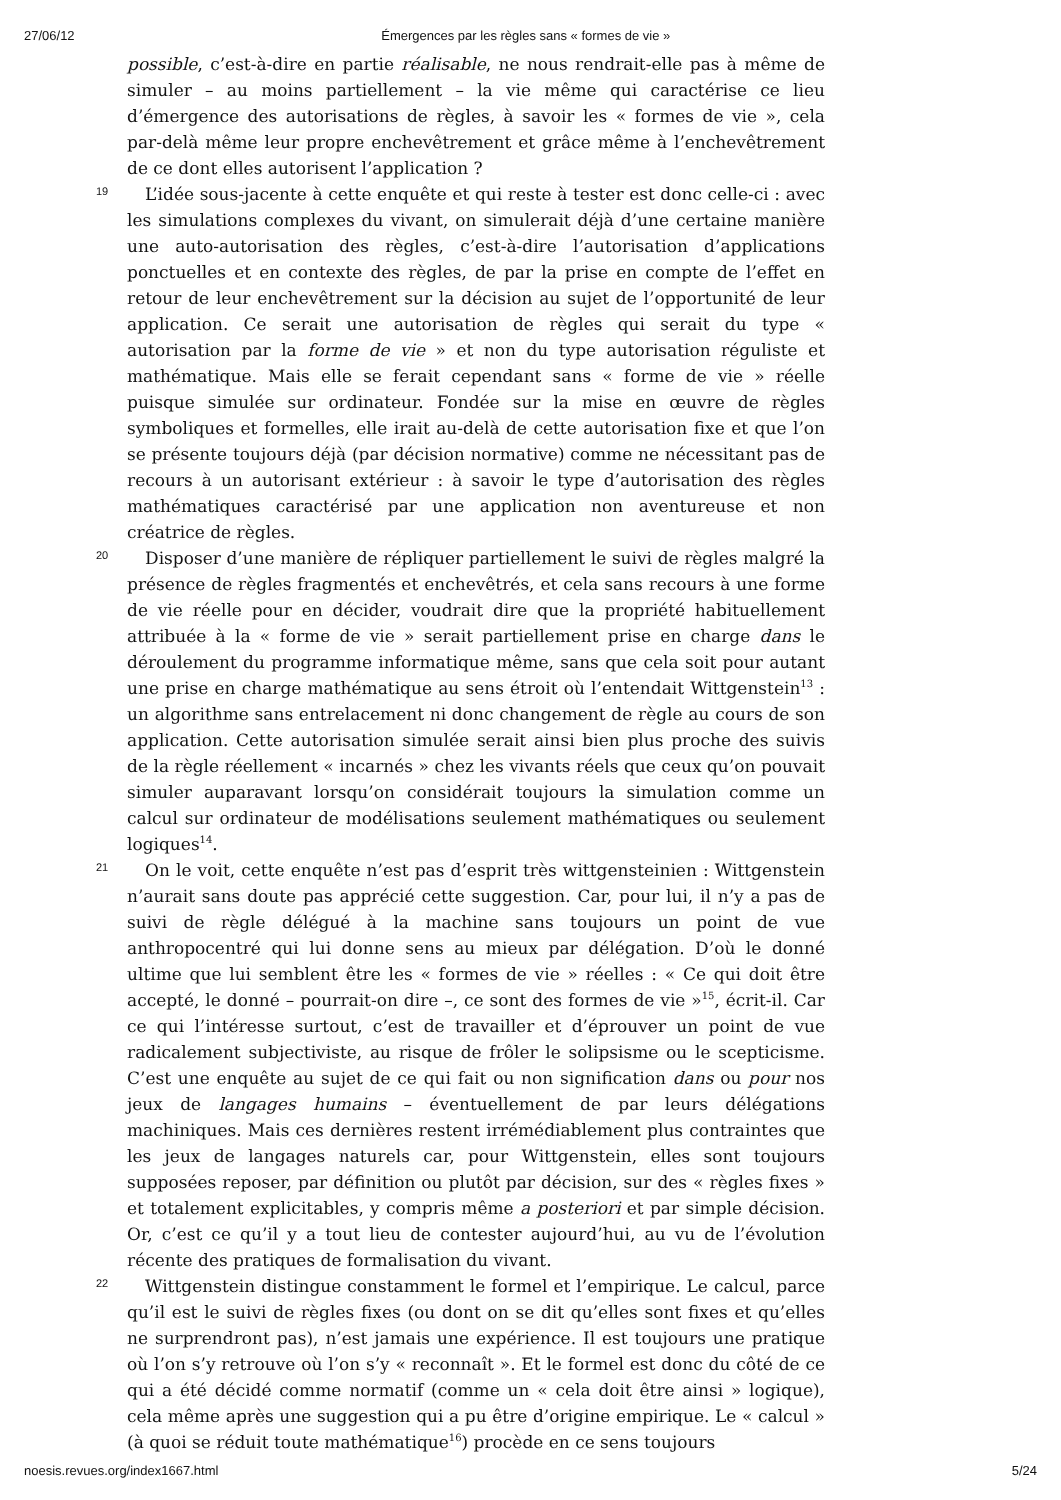27/06/12 Émergences par les règles sans « formes de vie »
possible, c’est-à-dire en partie réalisable, ne nous rendrait-elle pas à même de simuler – au moins partiellement – la vie même qui caractérise ce lieu d’émergence des autorisations de règles, à savoir les « formes de vie », cela par-delà même leur propre enchevêtrement et grâce même à l’enchevêtrement de ce dont elles autorisent l’application ?
19
L’idée sous-jacente à cette enquête et qui reste à tester est donc celle-ci : avec les simulations complexes du vivant, on simulerait déjà d’une certaine manière une auto-autorisation des règles, c’est-à-dire l’autorisation d’applications ponctuelles et en contexte des règles, de par la prise en compte de l’effet en retour de leur enchevêtrement sur la décision au sujet de l’opportunité de leur application. Ce serait une autorisation de règles qui serait du type « autorisation par la forme de vie » et non du type autorisation réguliste et mathématique. Mais elle se ferait cependant sans « forme de vie » réelle puisque simulée sur ordinateur. Fondée sur la mise en œuvre de règles symboliques et formelles, elle irait au-delà de cette autorisation fixe et que l’on se présente toujours déjà (par décision normative) comme ne nécessitant pas de recours à un autorisant extérieur : à savoir le type d’autorisation des règles mathématiques caractérisé par une application non aventureuse et non créatrice de règles.
20
Disposer d’une manière de répliquer partiellement le suivi de règles malgré la présence de règles fragmentés et enchevêtrés, et cela sans recours à une forme de vie réelle pour en décider, voudrait dire que la propriété habituellement attribuée à la « forme de vie » serait partiellement prise en charge dans le déroulement du programme informatique même, sans que cela soit pour autant une prise en charge mathématique au sens étroit où l’entendait Wittgenstein<sup>13</sup> : un algorithme sans entrelacement ni donc changement de règle au cours de son application. Cette autorisation simulée serait ainsi bien plus proche des suivis de la règle réellement « incarnés » chez les vivants réels que ceux qu’on pouvait simuler auparavant lorsqu’on considérait toujours la simulation comme un calcul sur ordinateur de modélisations seulement mathématiques ou seulement logiques<sup>14</sup>.
21
On le voit, cette enquête n’est pas d’esprit très wittgensteinien : Wittgenstein n’aurait sans doute pas apprécié cette suggestion. Car, pour lui, il n’y a pas de suivi de règle délégué à la machine sans toujours un point de vue anthropocentré qui lui donne sens au mieux par délégation. D’où le donné ultime que lui semblent être les « formes de vie » réelles : « Ce qui doit être accepté, le donné – pourrait-on dire –, ce sont des formes de vie »<sup>15</sup>, écrit-il. Car ce qui l’intéresse surtout, c’est de travailler et d’éprouver un point de vue radicalement subjectiviste, au risque de frôler le solipsisme ou le scepticisme. C’est une enquête au sujet de ce qui fait ou non signification dans ou pour nos jeux de langages humains – éventuellement de par leurs délégations machiniques. Mais ces dernières restent irrémédiablement plus contraintes que les jeux de langages naturels car, pour Wittgenstein, elles sont toujours supposées reposer, par définition ou plutôt par décision, sur des « règles fixes » et totalement explicitables, y compris même a posteriori et par simple décision. Or, c’est ce qu’il y a tout lieu de contester aujourd’hui, au vu de l’évolution récente des pratiques de formalisation du vivant.
22
Wittgenstein distingue constamment le formel et l’empirique. Le calcul, parce qu’il est le suivi de règles fixes (ou dont on se dit qu’elles sont fixes et qu’elles ne surprendront pas), n’est jamais une expérience. Il est toujours une pratique où l’on s’y retrouve où l’on s’y « reconnaît ». Et le formel est donc du côté de ce qui a été décidé comme normatif (comme un « cela doit être ainsi » logique), cela même après une suggestion qui a pu être d’origine empirique. Le « calcul » (à quoi se réduit toute mathématique<sup>16</sup>) procède en ce sens toujours
noesis.revues.org/index1667.html 5/24